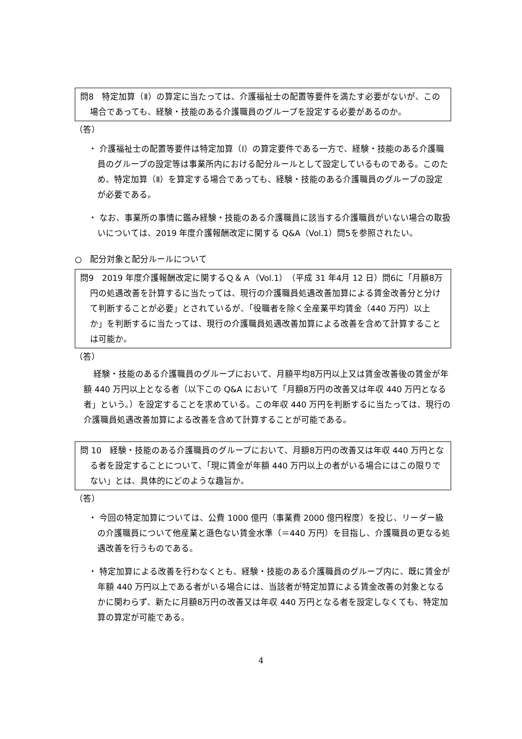問8　特定加算（Ⅱ）の算定に当たっては、介護福祉士の配置等要件を満たす必要がないが、この場合であっても、経験・技能のある介護職員のグループを設定する必要があるのか。
（答）
・ 介護福祉士の配置等要件は特定加算（Ⅰ）の算定要件である一方で、経験・技能のある介護職員のグループの設定等は事業所内における配分ルールとして設定しているものである。このため、特定加算（Ⅱ）を算定する場合であっても、経験・技能のある介護職員のグループの設定が必要である。
・ なお、事業所の事情に鑑み経験・技能のある介護職員に該当する介護職員がいない場合の取扱いについては、2019 年度介護報酬改定に関する Q&A（Vol.1）問5を参照されたい。
○　配分対象と配分ルールについて
問9　2019 年度介護報酬改定に関するＱ＆Ａ（Vol.1）（平成 31 年4月 12 日）問6に「月額8万円の処遇改善を計算するに当たっては、現行の介護職員処遇改善加算による賃金改善分と分けて判断することが必要」とされているが、「役職者を除く全産業平均賃金（440 万円）以上か」を判断するに当たっては、現行の介護職員処遇改善加算による改善を含めて計算することは可能か。
（答）
経験・技能のある介護職員のグループにおいて、月額平均8万円以上又は賃金改善後の賃金が年額 440 万円以上となる者（以下この Q&A において「月額8万円の改善又は年収 440 万円となる者」という。）を設定することを求めている。この年収 440 万円を判断するに当たっては、現行の介護職員処遇改善加算による改善を含めて計算することが可能である。
問 10　経験・技能のある介護職員のグループにおいて、月額8万円の改善又は年収 440 万円となる者を設定することについて、「現に賃金が年額 440 万円以上の者がいる場合にはこの限りでない」とは、具体的にどのような趣旨か。
（答）
・ 今回の特定加算については、公費 1000 億円（事業費 2000 億円程度）を投じ、リーダー級の介護職員について他産業と遜色ない賃金水準（＝440 万円）を目指し、介護職員の更なる処遇改善を行うものである。
・ 特定加算による改善を行わなくとも、経験・技能のある介護職員のグループ内に、既に賃金が年額 440 万円以上である者がいる場合には、当該者が特定加算による賃金改善の対象となるかに関わらず、新たに月額8万円の改善又は年収 440 万円となる者を設定しなくても、特定加算の算定が可能である。
4